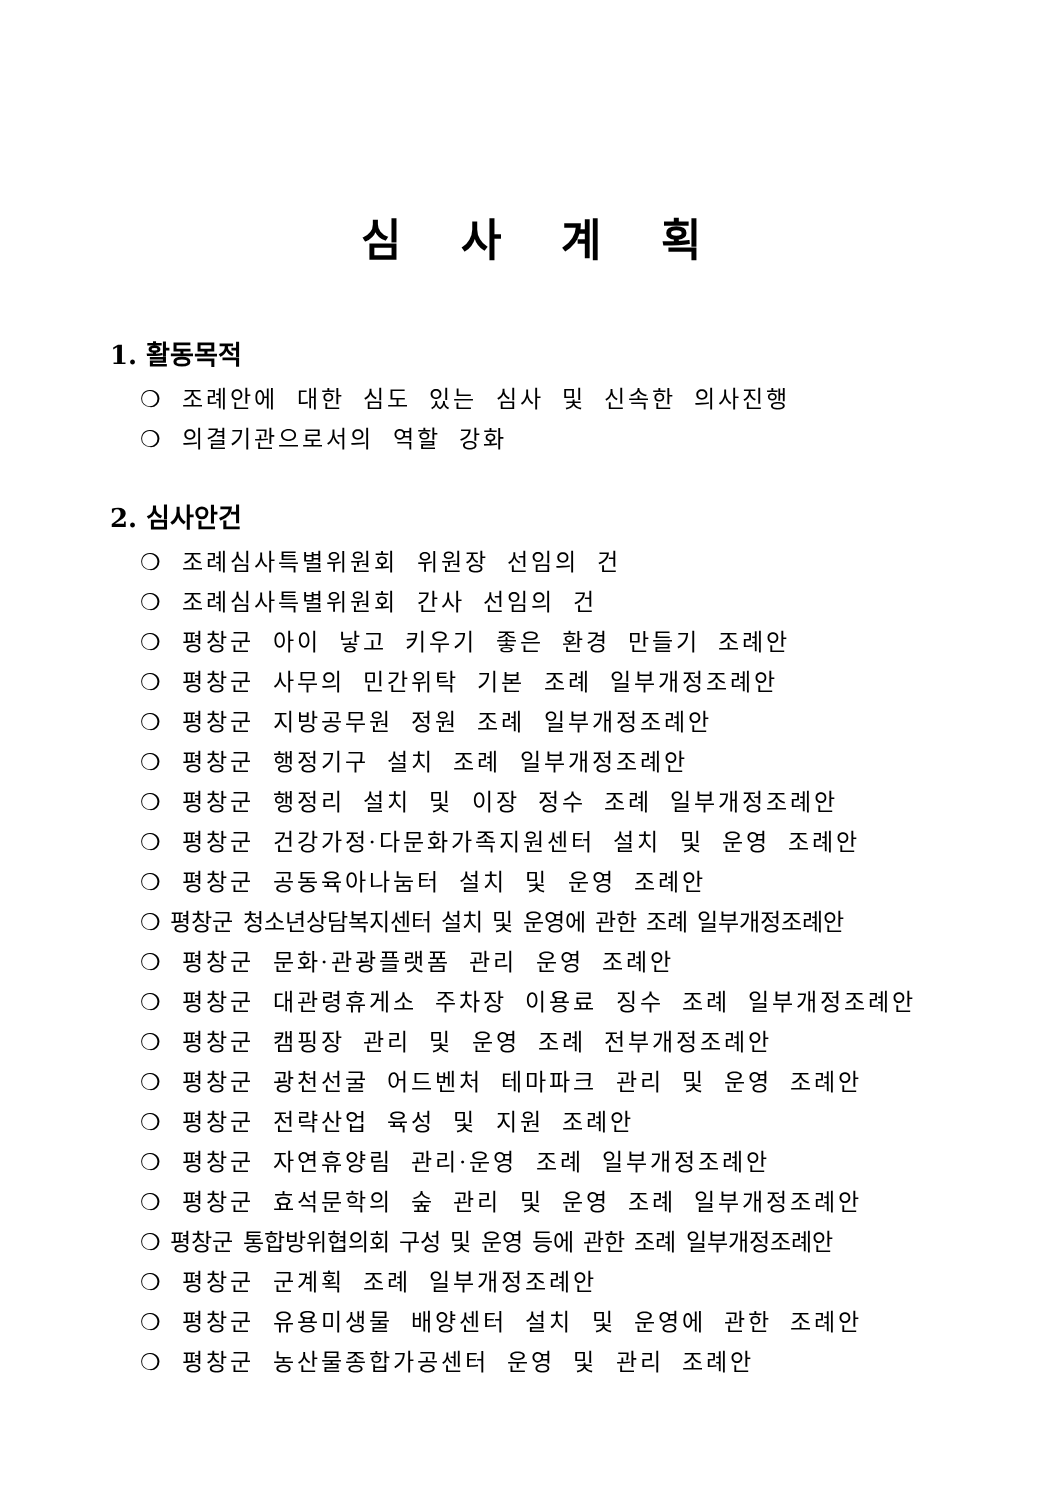심사계획
1. 활동목적
❍ 조례안에 대한 심도 있는 심사 및 신속한 의사진행
❍ 의결기관으로서의 역할 강화
2. 심사안건
❍ 조례심사특별위원회 위원장 선임의 건
❍ 조례심사특별위원회 간사 선임의 건
❍ 평창군 아이 낳고 키우기 좋은 환경 만들기 조례안
❍ 평창군 사무의 민간위탁 기본 조례 일부개정조례안
❍ 평창군 지방공무원 정원 조례 일부개정조례안
❍ 평창군 행정기구 설치 조례 일부개정조례안
❍ 평창군 행정리 설치 및 이장 정수 조례 일부개정조례안
❍ 평창군 건강가정·다문화가족지원센터 설치 및 운영 조례안
❍ 평창군 공동육아나눔터 설치 및 운영 조례안
❍ 평창군 청소년상담복지센터 설치 및 운영에 관한 조례 일부개정조례안
❍ 평창군 문화·관광플랫폼 관리 운영 조례안
❍ 평창군 대관령휴게소 주차장 이용료 징수 조례 일부개정조례안
❍ 평창군 캠핑장 관리 및 운영 조례 전부개정조례안
❍ 평창군 광천선굴 어드벤처 테마파크 관리 및 운영 조례안
❍ 평창군 전략산업 육성 및 지원 조례안
❍ 평창군 자연휴양림 관리·운영 조례 일부개정조례안
❍ 평창군 효석문학의 숲 관리 및 운영 조례 일부개정조례안
❍ 평창군 통합방위협의회 구성 및 운영 등에 관한 조례 일부개정조례안
❍ 평창군 군계획 조례 일부개정조례안
❍ 평창군 유용미생물 배양센터 설치 및 운영에 관한 조례안
❍ 평창군 농산물종합가공센터 운영 및 관리 조례안